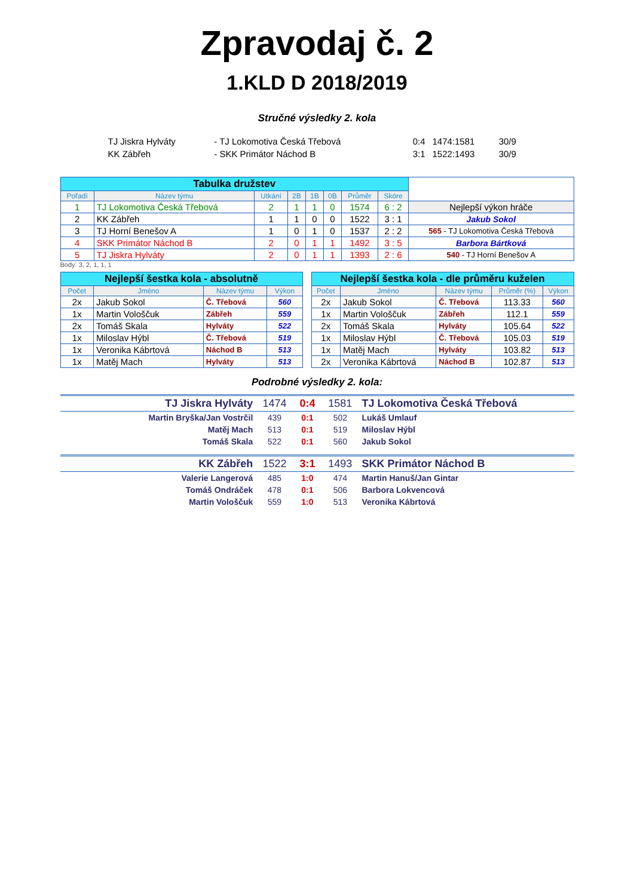Zpravodaj č. 2
1.KLD D 2018/2019
Stručné výsledky 2. kola
| TJ Jiskra Hylváty | - TJ Lokomotiva Česká Třebová | 0:4 | 1474:1581 | 30/9 |
| KK Zábřeh | - SKK Primátor Náchod B | 3:1 | 1522:1493 | 30/9 |
| Tabulka družstev | | | | | | | | | |
| Pořadí | Název týmu | Utkání | 2B | 1B | 0B | Průměr | Skóre | | |
| 1 | TJ Lokomotiva Česká Třebová | 2 | 1 | 1 | 0 | 1574 | 6 : 2 | Nejlepší výkon hráče | |
| 2 | KK Zábřeh | 1 | 1 | 0 | 0 | 1522 | 3 : 1 | Jakub Sokol | |
| 3 | TJ Horní Benešov A | 1 | 0 | 1 | 0 | 1537 | 2 : 2 | 565 - TJ Lokomotiva Česká Třebová | |
| 4 | SKK Primátor Náchod B | 2 | 0 | 1 | 1 | 1492 | 3 : 5 | Barbora Bártková | |
| 5 | TJ Jiskra Hylváty | 2 | 0 | 1 | 1 | 1393 | 2 : 6 | 540 - TJ Horní Benešov A | |
Body: 3, 2, 1, 1, 1
| Nejlepší šestka kola - absolutně | | | |
| Počet | Jméno | Název týmu | Výkon |
| 2x | Jakub Sokol | Č. Třebová | 560 |
| 1x | Martin Vološčuk | Zábřeh | 559 |
| 2x | Tomáš Skala | Hylváty | 522 |
| 1x | Miloslav Hýbl | Č. Třebová | 519 |
| 1x | Veronika Kábrtová | Náchod B | 513 |
| 1x | Matěj Mach | Hylváty | 513 |
| Nejlepší šestka kola - dle průměru kuželen | | | | |
| Počet | Jméno | Název týmu | Průměr (%) | Výkon |
| 2x | Jakub Sokol | Č. Třebová | 113.33 | 560 |
| 1x | Martin Vološčuk | Zábřeh | 112.1 | 559 |
| 2x | Tomáš Skala | Hylváty | 105.64 | 522 |
| 1x | Miloslav Hýbl | Č. Třebová | 105.03 | 519 |
| 1x | Matěj Mach | Hylváty | 103.82 | 513 |
| 2x | Veronika Kábrtová | Náchod B | 102.87 | 513 |
Podrobné výsledky 2. kola:
| TJ Jiskra Hylváty | 1474 | 0:4 | 1581 | TJ Lokomotiva Česká Třebová |
| Martin Bryška/Jan Vostrčil | 439 | 0:1 | 502 | Lukáš Umlauf |
| Matěj Mach | 513 | 0:1 | 519 | Miloslav Hýbl |
| Tomáš Skala | 522 | 0:1 | 560 | Jakub Sokol |
| KK Zábřeh | 1522 | 3:1 | 1493 | SKK Primátor Náchod B |
| Valerie Langerová | 485 | 1:0 | 474 | Martin Hanuš/Jan Gintar |
| Tomáš Ondráček | 478 | 0:1 | 506 | Barbora Lokvencová |
| Martin Vološčuk | 559 | 1:0 | 513 | Veronika Kábrtová |